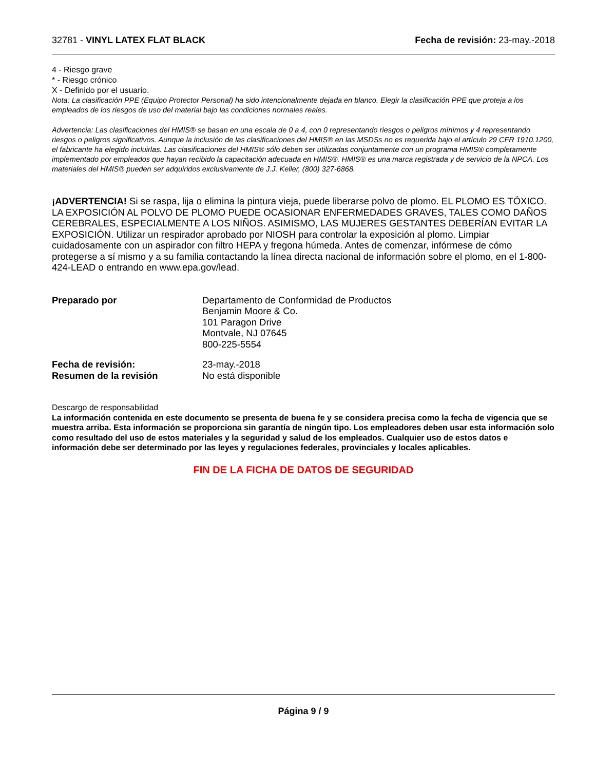32781 - VINYL LATEX FLAT BLACK Fecha de revisión: 23-may.-2018
4 - Riesgo grave
* - Riesgo crónico
X - Definido por el usuario.
Nota: La clasificación PPE (Equipo Protector Personal) ha sido intencionalmente dejada en blanco. Elegir la clasificación PPE que proteja a los empleados de los riesgos de uso del material bajo las condiciones normales reales.
Advertencia: Las clasificaciones del HMIS® se basan en una escala de 0 a 4, con 0 representando riesgos o peligros mínimos y 4 representando riesgos o peligros significativos. Aunque la inclusión de las clasificaciones del HMIS® en las MSDSs no es requerida bajo el artículo 29 CFR 1910.1200, el fabricante ha elegido incluirlas. Las clasificaciones del HMIS® sólo deben ser utilizadas conjuntamente con un programa HMIS® completamente implementado por empleados que hayan recibido la capacitación adecuada en HMIS®. HMIS® es una marca registrada y de servicio de la NPCA. Los materiales del HMIS® pueden ser adquiridos exclusivamente de J.J. Keller, (800) 327-6868.
¡ADVERTENCIA! Si se raspa, lija o elimina la pintura vieja, puede liberarse polvo de plomo. EL PLOMO ES TÓXICO. LA EXPOSICIÓN AL POLVO DE PLOMO PUEDE OCASIONAR ENFERMEDADES GRAVES, TALES COMO DAÑOS CEREBRALES, ESPECIALMENTE A LOS NIÑOS. ASIMISMO, LAS MUJERES GESTANTES DEBERÍAN EVITAR LA EXPOSICIÓN. Utilizar un respirador aprobado por NIOSH para controlar la exposición al plomo. Limpiar cuidadosamente con un aspirador con filtro HEPA y fregona húmeda. Antes de comenzar, infórmese de cómo protegerse a sí mismo y a su familia contactando la línea directa nacional de información sobre el plomo, en el 1-800-424-LEAD o entrando en www.epa.gov/lead.
Preparado por
Departamento de Conformidad de Productos
Benjamin Moore & Co.
101 Paragon Drive
Montvale, NJ 07645
800-225-5554
Fecha de revisión:
23-may.-2018
Resumen de la revisión
No está disponible
Descargo de responsabilidad
La información contenida en este documento se presenta de buena fe y se considera precisa como la fecha de vigencia que se muestra arriba. Esta información se proporciona sin garantía de ningún tipo. Los empleadores deben usar esta información solo como resultado del uso de estos materiales y la seguridad y salud de los empleados. Cualquier uso de estos datos e información debe ser determinado por las leyes y regulaciones federales, provinciales y locales aplicables.
FIN DE LA FICHA DE DATOS DE SEGURIDAD
Página 9 / 9